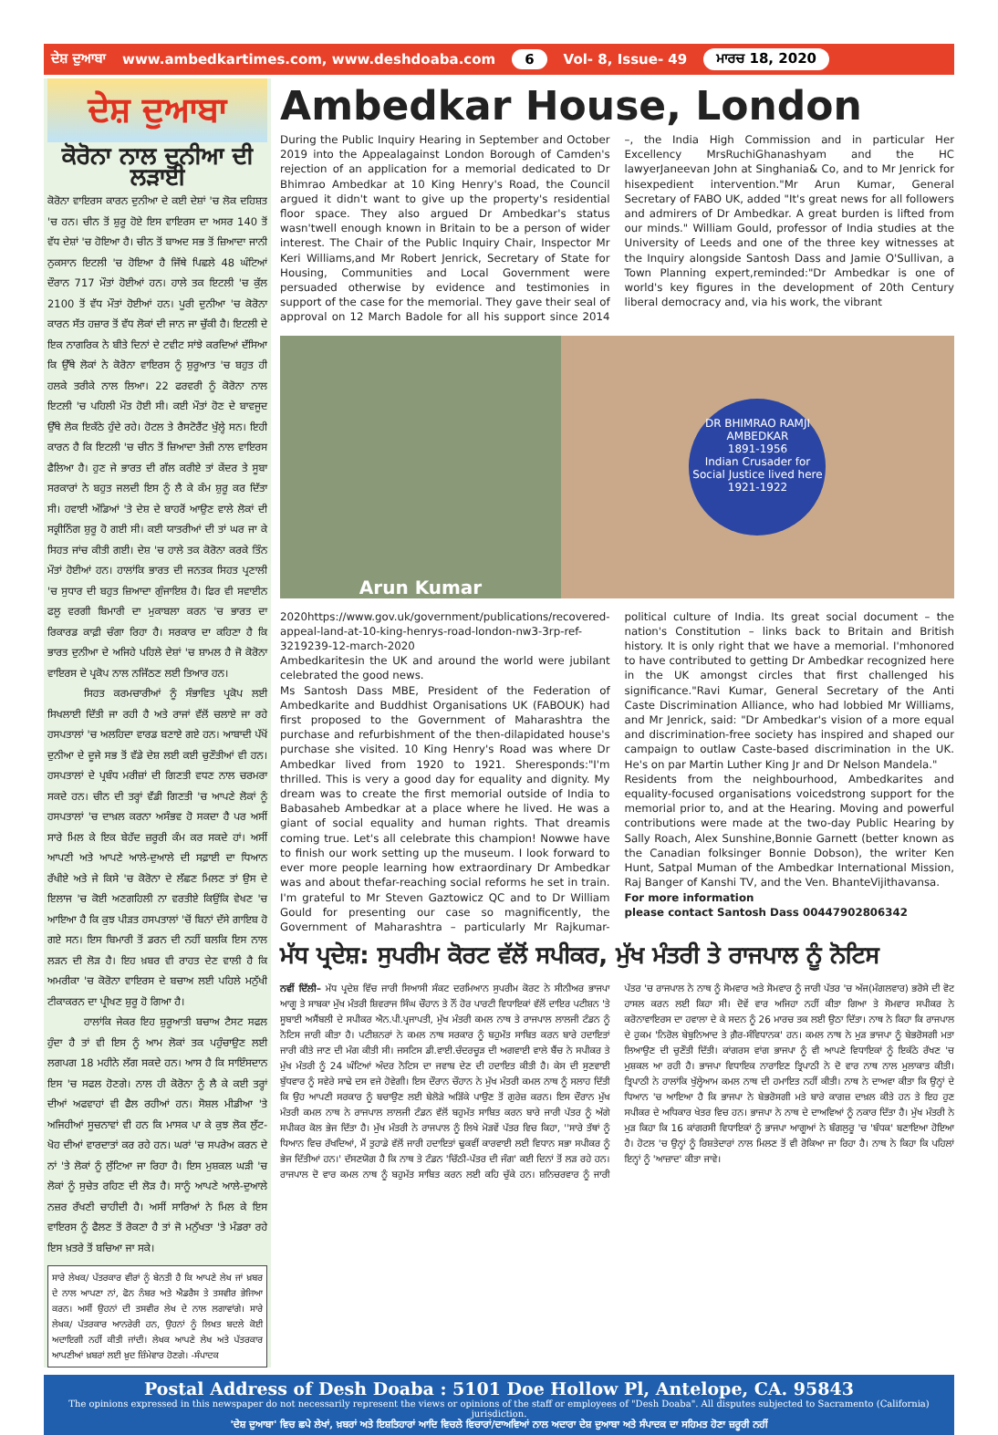ਦੇਸ਼ ਦੁਆਬਾ www.ambedkartimes.com, www.deshdoaba.com 6 Vol- 8, Issue- 49 ਮਾਰਚ 18, 2020
ਦੇਸ਼ ਦੁਆਬਾ
ਕੋਰੋਨਾ ਨਾਲ ਦੁਨੀਆ ਦੀ ਲੜਾਈ
ਕੋਰੋਨਾ ਵਾਇਰਸ ਕਾਰਨ ਦੁਨੀਆ ਦੇ ਕਈ ਦੇਸ਼ਾਂ 'ਚ ਲੋਕ ਦਹਿਸ਼ਤ 'ਚ ਹਨ। ਚੀਨ ਤੋਂ ਸ਼ੁਰੂ ਹੋਏ ਇਸ ਵਾਇਰਸ ਦਾ ਅਸਰ 140 ਤੋਂ ਵੱਧ ਦੇਸ਼ਾਂ 'ਚ ਹੋਇਆ ਹੈ। ਚੀਨ ਤੋਂ ਬਾਅਦ ਸਭ ਤੋਂ ਜ਼ਿਆਦਾ ਜਾਨੀ ਨੁਕਸਾਨ ਇਟਲੀ 'ਚ ਹੋਇਆ ਹੈ ਜਿੱਥੇ ਪਿਛਲੇ 48 ਘੰਟਿਆਂ ਦੌਰਾਨ 717 ਮੌਤਾਂ ਹੋਈਆਂ ਹਨ। ਹਾਲੇ ਤਕ ਇਟਲੀ 'ਚ ਕੁੱਲ 2100 ਤੋਂ ਵੱਧ ਮੌਤਾਂ ਹੋਈਆਂ ਹਨ। ਪੂਰੀ ਦੁਨੀਆ 'ਚ ਕੋਰੋਨਾ ਕਾਰਨ ਸੱਤ ਹਜ਼ਾਰ ਤੋਂ ਵੱਧ ਲੋਕਾਂ ਦੀ ਜਾਨ ਜਾ ਚੁੱਕੀ ਹੈ। ਇਟਲੀ ਦੇ ਇਕ ਨਾਗਰਿਕ ਨੇ ਬੀਤੇ ਦਿਨਾਂ ਦੇ ਟਵੀਟ ਸਾਂਝੇ ਕਰਦਿਆਂ ਦੱਸਿਆ ਕਿ ਉੱਥੇ ਲੋਕਾਂ ਨੇ ਕੋਰੋਨਾ ਵਾਇਰਸ ਨੂੰ ਸ਼ੁਰੂਆਤ 'ਚ ਬਹੁਤ ਹੀ ਹਲਕੇ ਤਰੀਕੇ ਨਾਲ ਲਿਆ। 22 ਫਰਵਰੀ ਨੂੰ ਕੋਰੋਨਾ ਨਾਲ ਇਟਲੀ 'ਚ ਪਹਿਲੀ ਮੌਤ ਹੋਈ ਸੀ। ਕਈ ਮੌਤਾਂ ਹੋਣ ਦੇ ਬਾਵਜੂਦ ਉੱਥੇ ਲੋਕ ਇਕੱਠੇ ਹੁੰਦੇ ਰਹੇ। ਹੋਟਲ ਤੇ ਰੈਸਟੋਰੈਂਟ ਖੁੱਲ੍ਹੇ ਸਨ। ਇਹੀ ਕਾਰਨ ਹੈ ਕਿ ਇਟਲੀ 'ਚ ਚੀਨ ਤੋਂ ਜ਼ਿਆਦਾ ਤੇਜ਼ੀ ਨਾਲ ਵਾਇਰਸ ਫੈਲਿਆ ਹੈ। ਹੁਣ ਜੇ ਭਾਰਤ ਦੀ ਗੱਲ ਕਰੀਏ ਤਾਂ ਕੇਂਦਰ ਤੇ ਸੂਬਾ ਸਰਕਾਰਾਂ ਨੇ ਬਹੁਤ ਜਲਦੀ ਇਸ ਨੂੰ ਲੈ ਕੇ ਕੰਮ ਸ਼ੁਰੂ ਕਰ ਦਿੱਤਾ ਸੀ। ਹਵਾਈ ਅੱਡਿਆਂ 'ਤੇ ਦੇਸ਼ ਦੇ ਬਾਹਰੋਂ ਆਉਣ ਵਾਲੇ ਲੋਕਾਂ ਦੀ ਸਕ੍ਰੀਨਿੰਗ ਸ਼ੁਰੂ ਹੋ ਗਈ ਸੀ। ਕਈ ਯਾਤਰੀਆਂ ਦੀ ਤਾਂ ਘਰ ਜਾ ਕੇ ਸਿਹਤ ਜਾਂਚ ਕੀਤੀ ਗਈ। ਦੇਸ਼ 'ਚ ਹਾਲੇ ਤਕ ਕੋਰੋਨਾ ਕਰਕੇ ਤਿੰਨ ਮੌਤਾਂ ਹੋਈਆਂ ਹਨ। ਹਾਲਾਂਕਿ ਭਾਰਤ ਦੀ ਜਨਤਕ ਸਿਹਤ ਪ੍ਰਣਾਲੀ 'ਚ ਸੁਧਾਰ ਦੀ ਬਹੁਤ ਜ਼ਿਆਦਾ ਗੁੰਜਾਇਸ਼ ਹੈ। ਫਿਰ ਵੀ ਸਵਾਈਨ ਫਲੂ ਵਰਗੀ ਬਿਮਾਰੀ ਦਾ ਮੁਕਾਬਲਾ ਕਰਨ 'ਚ ਭਾਰਤ ਦਾ ਰਿਕਾਰਡ ਕਾਫ਼ੀ ਚੰਗਾ ਰਿਹਾ ਹੈ। ਸਰਕਾਰ ਦਾ ਕਹਿਣਾ ਹੈ ਕਿ ਭਾਰਤ ਦੁਨੀਆ ਦੇ ਅਜਿਹੇ ਪਹਿਲੇ ਦੇਸ਼ਾਂ 'ਚ ਸ਼ਾਮਲ ਹੈ ਜੋ ਕੋਰੋਨਾ ਵਾਇਰਸ ਦੇ ਪ੍ਰਕੋਪ ਨਾਲ ਨਜਿੱਠਣ ਲਈ ਤਿਆਰ ਹਨ।
ਸਿਹਤ ਕਰਮਚਾਰੀਆਂ ਨੂੰ ਸੰਭਾਵਿਤ ਪ੍ਰਕੋਪ ਲਈ ਸਿਖਲਾਈ ਦਿੱਤੀ ਜਾ ਰਹੀ ਹੈ ਅਤੇ ਰਾਜਾਂ ਵੱਲੋਂ ਚਲਾਏ ਜਾ ਰਹੇ ਹਸਪਤਾਲਾਂ 'ਚ ਅਲਹਿਦਾ ਵਾਰਡ ਬਣਾਏ ਗਏ ਹਨ। ਆਬਾਦੀ ਪੱਖੋਂ ਦੁਨੀਆ ਦੇ ਦੂਜੇ ਸਭ ਤੋਂ ਵੱਡੇ ਦੇਸ਼ ਲਈ ਕਈ ਚੁਣੌਤੀਆਂ ਵੀ ਹਨ। ਹਸਪਤਾਲਾਂ ਦੇ ਪ੍ਰਬੰਧ ਮਰੀਜ਼ਾਂ ਦੀ ਗਿਣਤੀ ਵਧਣ ਨਾਲ ਚਰਮਰਾ ਸਕਦੇ ਹਨ। ਚੀਨ ਦੀ ਤਰ੍ਹਾਂ ਵੱਡੀ ਗਿਣਤੀ 'ਚ ਆਪਣੇ ਲੋਕਾਂ ਨੂੰ ਹਸਪਤਾਲਾਂ 'ਚ ਦਾਖ਼ਲ ਕਰਨਾ ਅਸੰਭਵ ਹੋ ਸਕਦਾ ਹੈ ਪਰ ਅਸੀਂ ਸਾਰੇ ਮਿਲ ਕੇ ਇਕ ਬੇਹੱਦ ਜ਼ਰੂਰੀ ਕੰਮ ਕਰ ਸਕਦੇ ਹਾਂ। ਅਸੀਂ ਆਪਣੀ ਅਤੇ ਆਪਣੇ ਆਲੇ-ਦੁਆਲੇ ਦੀ ਸਫ਼ਾਈ ਦਾ ਧਿਆਨ ਰੱਖੀਏ ਅਤੇ ਜੇ ਕਿਸੇ 'ਚ ਕੋਰੋਨਾ ਦੇ ਲੱਛਣ ਮਿਲਣ ਤਾਂ ਉਸ ਦੇ ਇਲਾਜ 'ਚ ਕੋਈ ਅਣਗਹਿਲੀ ਨਾ ਵਰਤੀਏ ਕਿਉਂਕਿ ਵੇਖਣ 'ਚ ਆਇਆ ਹੈ ਕਿ ਕੁਝ ਪੀੜਤ ਹਸਪਤਾਲਾਂ 'ਚੋਂ ਬਿਨਾਂ ਦੱਸੇ ਗਾਇਬ ਹੋ ਗਏ ਸਨ। ਇਸ ਬਿਮਾਰੀ ਤੋਂ ਡਰਨ ਦੀ ਨਹੀਂ ਬਲਕਿ ਇਸ ਨਾਲ ਲੜਨ ਦੀ ਲੋੜ ਹੈ। ਇਹ ਖ਼ਬਰ ਵੀ ਰਾਹਤ ਦੇਣ ਵਾਲੀ ਹੈ ਕਿ ਅਮਰੀਕਾ 'ਚ ਕੋਰੋਨਾ ਵਾਇਰਸ ਦੇ ਬਚਾਅ ਲਈ ਪਹਿਲੇ ਮਨੁੱਖੀ ਟੀਕਾਕਰਨ ਦਾ ਪ੍ਰੀਖਣ ਸ਼ੁਰੂ ਹੋ ਗਿਆ ਹੈ।
ਹਾਲਾਂਕਿ ਜੇਕਰ ਇਹ ਸ਼ੁਰੂਆਤੀ ਬਚਾਅ ਟੈਸਟ ਸਫਲ ਹੁੰਦਾ ਹੈ ਤਾਂ ਵੀ ਇਸ ਨੂੰ ਆਮ ਲੋਕਾਂ ਤਕ ਪਹੁੰਚਾਉਣ ਲਈ ਲਗਪਗ 18 ਮਹੀਨੇ ਲੱਗ ਸਕਦੇ ਹਨ। ਆਸ ਹੈ ਕਿ ਸਾਇੰਸਦਾਨ ਇਸ 'ਚ ਸਫਲ ਹੋਣਗੇ। ਨਾਲ ਹੀ ਕੋਰੋਨਾ ਨੂੰ ਲੈ ਕੇ ਕਈ ਤਰ੍ਹਾਂ ਦੀਆਂ ਅਫਵਾਹਾਂ ਵੀ ਫੈਲ ਰਹੀਆਂ ਹਨ। ਸੋਸ਼ਲ ਮੀਡੀਆ 'ਤੇ ਅਜਿਹੀਆਂ ਸੂਚਨਾਵਾਂ ਵੀ ਹਨ ਕਿ ਮਾਸਕ ਪਾ ਕੇ ਕੁਝ ਲੋਕ ਲੁੱਟ-ਖੋਹ ਦੀਆਂ ਵਾਰਦਾਤਾਂ ਕਰ ਰਹੇ ਹਨ। ਘਰਾਂ 'ਚ ਸਪਰੇਅ ਕਰਨ ਦੇ ਨਾਂ 'ਤੇ ਲੋਕਾਂ ਨੂੰ ਲੁੱਟਿਆ ਜਾ ਰਿਹਾ ਹੈ। ਇਸ ਮੁਸ਼ਕਲ ਘੜੀ 'ਚ ਲੋਕਾਂ ਨੂੰ ਸੁਚੇਤ ਰਹਿਣ ਦੀ ਲੋੜ ਹੈ। ਸਾਨੂੰ ਆਪਣੇ ਆਲੇ-ਦੁਆਲੇ ਨਜ਼ਰ ਰੱਖਣੀ ਚਾਹੀਦੀ ਹੈ। ਅਸੀਂ ਸਾਰਿਆਂ ਨੇ ਮਿਲ ਕੇ ਇਸ ਵਾਇਰਸ ਨੂੰ ਫੈਲਣ ਤੋਂ ਰੋਕਣਾ ਹੈ ਤਾਂ ਜੋ ਮਨੁੱਖਤਾ 'ਤੇ ਮੰਡਰਾ ਰਹੇ ਇਸ ਖ਼ਤਰੇ ਤੋਂ ਬਚਿਆ ਜਾ ਸਕੇ।
ਸਾਰੇ ਲੇਖਕ/ ਪੱਤਰਕਾਰ ਵੀਰਾਂ ਨੂੰ ਬੇਨਤੀ ਹੈ ਕਿ ਆਪਣੇ ਲੇਖ ਜਾਂ ਖ਼ਬਰ ਦੇ ਨਾਲ ਆਪਣਾ ਨਾਂ, ਫੋਨ ਨੰਬਰ ਅਤੇ ਐਡਰੈਸ ਤੇ ਤਸਵੀਰ ਭੇਜਿਆ ਕਰਨ। ਅਸੀਂ ਉਹਨਾਂ ਦੀ ਤਸਵੀਰ ਲੇਖ ਦੇ ਨਾਲ ਲਗਾਵਾਂਗੇ। ਸਾਰੇ ਲੇਖਕ/ ਪੱਤਰਕਾਰ ਆਨਰੇਰੀ ਹਨ, ਉਹਨਾਂ ਨੂੰ ਲਿਖਤ ਬਦਲੇ ਕੋਈ ਅਦਾਇਗੀ ਨਹੀਂ ਕੀਤੀ ਜਾਂਦੀ। ਲੇਖਕ ਆਪਣੇ ਲੇਖ ਅਤੇ ਪੱਤਰਕਾਰ ਆਪਣੀਆਂ ਖ਼ਬਰਾਂ ਲਈ ਖ਼ੁਦ ਜ਼ਿੰਮੇਵਾਰ ਹੋਣਗੇ। -ਸੰਪਾਦਕ
Ambedkar House, London
During the Public Inquiry Hearing in September and October 2019 into the Appealagainst London Borough of Camden's rejection of an application for a memorial dedicated to Dr Bhimrao Ambedkar at 10 King Henry's Road, the Council argued it didn't want to give up the property's residential floor space. They also argued Dr Ambedkar's status wasn'twell enough known in Britain to be a person of wider interest. The Chair of the Public Inquiry Chair, Inspector Mr Keri Williams,and Mr Robert Jenrick, Secretary of State for Housing, Communities and Local Government were persuaded otherwise by evidence and testimonies in support of the case for the memorial. They gave their seal of approval on 12 March Badole for all his support since 2014 –, the India High Commission and in particular Her Excellency MrsRuchiGhanashyam and the HC lawyerJaneevan John at Singhania& Co, and to Mr Jenrick for hisexpedient intervention."Mr Arun Kumar, General Secretary of FABO UK, added "It's great news for all followers and admirers of Dr Ambedkar. A great burden is lifted from our minds." William Gould, professor of India studies at the University of Leeds and one of the three key witnesses at the Inquiry alongside Santosh Dass and Jamie O'Sullivan, a Town Planning expert,reminded:"Dr Ambedkar is one of world's key figures in the development of 20th Century liberal democracy and, via his work, the vibrant
Arun Kumar
DR BHIMRAO RAMJI AMBEDKAR
1891-1956
Indian Crusader for Social Justice lived here
1921-1922
2020https://www.gov.uk/government/publications/recovered-appeal-land-at-10-king-henrys-road-london-nw3-3rp-ref-3219239-12-march-2020
Ambedkaritesin the UK and around the world were jubilant celebrated the good news.
Ms Santosh Dass MBE, President of the Federation of Ambedkarite and Buddhist Organisations UK (FABOUK) had first proposed to the Government of Maharashtra the purchase and refurbishment of the then-dilapidated house's purchase she visited. 10 King Henry's Road was where Dr Ambedkar lived from 1920 to 1921. Sheresponds:"I'm thrilled. This is very a good day for equality and dignity. My dream was to create the first memorial outside of India to Babasaheb Ambedkar at a place where he lived. He was a giant of social equality and human rights. That dreamis coming true. Let's all celebrate this champion! Nowwe have to finish our work setting up the museum. I look forward to ever more people learning how extraordinary Dr Ambedkar was and about thefar-reaching social reforms he set in train. I'm grateful to Mr Steven Gaztowicz QC and to Dr William Gould for presenting our case so magnificently, the Government of Maharashtra – particularly Mr Rajkumar- political culture of India. Its great social document – the nation's Constitution – links back to Britain and British history. It is only right that we have a memorial. I'mhonored to have contributed to getting Dr Ambedkar recognized here in the UK amongst circles that first challenged his significance."Ravi Kumar, General Secretary of the Anti Caste Discrimination Alliance, who had lobbied Mr Williams, and Mr Jenrick, said: "Dr Ambedkar's vision of a more equal and discrimination-free society has inspired and shaped our campaign to outlaw Caste-based discrimination in the UK. He's on par Martin Luther King Jr and Dr Nelson Mandela."
Residents from the neighbourhood, Ambedkarites and equality-focused organisations voicedstrong support for the memorial prior to, and at the Hearing. Moving and powerful contributions were made at the two-day Public Hearing by Sally Roach, Alex Sunshine,Bonnie Garnett (better known as the Canadian folksinger Bonnie Dobson), the writer Ken Hunt, Satpal Muman of the Ambedkar International Mission, Raj Banger of Kanshi TV, and the Ven. BhanteVijithavansa.
For more information
please contact Santosh Dass 00447902806342
ਮੱਧ ਪ੍ਰਦੇਸ਼: ਸੁਪਰੀਮ ਕੋਰਟ ਵੱਲੋਂ ਸਪੀਕਰ, ਮੁੱਖ ਮੰਤਰੀ ਤੇ ਰਾਜਪਾਲ ਨੂੰ ਨੋਟਿਸ
ਨਵੀਂ ਦਿੱਲੀ– ਮੱਧ ਪ੍ਰਦੇਸ਼ ਵਿੱਚ ਜਾਰੀ ਸਿਆਸੀ ਸੰਕਟ ਦਰਮਿਆਨ ਸੁਪਰੀਮ ਕੋਰਟ ਨੇ ਸੀਨੀਅਰ ਭਾਜਪਾ ਆਗੂ ਤੇ ਸਾਬਕਾ ਮੁੱਖ ਮੰਤਰੀ ਸ਼ਿਵਰਾਜ ਸਿੰਘ ਚੌਹਾਨ ਤੇ ਨੌਂ ਹੋਰ ਪਾਰਟੀ ਵਿਧਾਇਕਾਂ ਵੱਲੋਂ ਦਾਇਰ ਪਟੀਸ਼ਨ 'ਤੇ ਸੂਬਾਈ ਅਸੈਂਬਲੀ ਦੇ ਸਪੀਕਰ ਐਨ.ਪੀ.ਪ੍ਰਜਾਪਤੀ, ਮੁੱਖ ਮੰਤਰੀ ਕਮਲ ਨਾਥ ਤੇ ਰਾਜਪਾਲ ਲਾਲਜੀ ਟੰਡਨ ਨੂੰ ਨੋਟਿਸ ਜਾਰੀ ਕੀਤਾ ਹੈ। ਪਟੀਸ਼ਨਰਾਂ ਨੇ ਕਮਲ ਨਾਥ ਸਰਕਾਰ ਨੂੰ ਬਹੁਮੱਤ ਸਾਬਿਤ ਕਰਨ ਬਾਰੇ ਹਦਾਇਤਾਂ ਜਾਰੀ ਕੀਤੇ ਜਾਣ ਦੀ ਮੰਗ ਕੀਤੀ ਸੀ। ਜਸਟਿਸ ਡੀ.ਵਾਈ.ਚੰਦਰਚੂੜ ਦੀ ਅਗਵਾਈ ਵਾਲੇ ਬੈਂਚ ਨੇ ਸਪੀਕਰ ਤੇ ਮੁੱਖ ਮੰਤਰੀ ਨੂੰ 24 ਘੰਟਿਆਂ ਅੰਦਰ ਨੋਟਿਸ ਦਾ ਜਵਾਬ ਦੇਣ ਦੀ ਹਦਾਇਤ ਕੀਤੀ ਹੈ। ਕੇਸ ਦੀ ਸੁਣਵਾਈ ਬੁੱਧਵਾਰ ਨੂੰ ਸਵੇਰੇ ਸਾਢੇ ਦਸ ਵਜੇ ਹੋਵੇਗੀ। ਇਸ ਦੌਰਾਨ ਚੌਹਾਨ ਨੇ ਮੁੱਖ ਮੰਤਰੀ ਕਮਲ ਨਾਥ ਨੂੰ ਸਲਾਹ ਦਿੱਤੀ ਕਿ ਉਹ ਆਪਣੀ ਸਰਕਾਰ ਨੂੰ ਬਚਾਉਣ ਲਈ ਬੇਲੋੜੇ ਅੜਿੱਕੇ ਪਾਉਣ ਤੋਂ ਗੁਰੇਜ਼ ਕਰਨ। ਇਸ ਦੌਰਾਨ ਮੁੱਖ ਮੰਤਰੀ ਕਮਲ ਨਾਥ ਨੇ ਰਾਜਪਾਲ ਲਾਲਜੀ ਟੰਡਨ ਵੱਲੋਂ ਬਹੁਮੱਤ ਸਾਬਿਤ ਕਰਨ ਬਾਰੇ ਜਾਰੀ ਪੱਤਰ ਨੂੰ ਅੱਗੇ ਸਪੀਕਰ ਕੋਲ ਭੇਜ ਦਿੱਤਾ ਹੈ। ਮੁੱਖ ਮੰਤਰੀ ਨੇ ਰਾਜਪਾਲ ਨੂੰ ਲਿਖੇ ਮੋੜਵੇਂ ਪੱਤਰ ਵਿਚ ਕਿਹਾ, ''ਸਾਰੇ ਤੱਥਾਂ ਨੂੰ ਧਿਆਨ ਵਿਚ ਰੱਖਦਿਆਂ, ਮੈਂ ਤੁਹਾਡੇ ਵੱਲੋਂ ਜਾਰੀ ਹਦਾਇਤਾਂ ਢੁਕਵੀਂ ਕਾਰਵਾਈ ਲਈ ਵਿਧਾਨ ਸਭਾ ਸਪੀਕਰ ਨੂੰ ਭੇਜ ਦਿੱਤੀਆਂ ਹਨ।' ਦੱਸਣਯੋਗ ਹੈ ਕਿ ਨਾਥ ਤੇ ਟੰਡਨ 'ਚਿੱਠੀ-ਪੱਤਰ ਦੀ ਜੰਗ' ਕਈ ਦਿਨਾਂ ਤੋਂ ਲੜ ਰਹੇ ਹਨ। ਰਾਜਪਾਲ ਦੋ ਵਾਰ ਕਮਲ ਨਾਥ ਨੂੰ ਬਹੁਮੱਤ ਸਾਬਿਤ ਕਰਨ ਲਈ ਕਹਿ ਚੁੱਕੇ ਹਨ। ਸ਼ਨਿਚਰਵਾਰ ਨੂੰ ਜਾਰੀ ਪੱਤਰ 'ਚ ਰਾਜਪਾਲ ਨੇ ਨਾਥ ਨੂੰ ਸੋਮਵਾਰ ਅਤੇ ਸੋਮਵਾਰ ਨੂੰ ਜਾਰੀ ਪੱਤਰ 'ਚ ਅੱਜ(ਮੰਗਲਵਾਰ) ਭਰੋਸੇ ਦੀ ਵੋਟ ਹਾਸਲ ਕਰਨ ਲਈ ਕਿਹਾ ਸੀ। ਦੋਵੇਂ ਵਾਰ ਅਜਿਹਾ ਨਹੀਂ ਕੀਤਾ ਗਿਆ ਤੇ ਸੋਮਵਾਰ ਸਪੀਕਰ ਨੇ ਕਰੋਨਾਵਾਇਰਸ ਦਾ ਹਵਾਲਾ ਦੇ ਕੇ ਸਦਨ ਨੂੰ 26 ਮਾਰਚ ਤਕ ਲਈ ਉਠਾ ਦਿੱਤਾ। ਨਾਥ ਨੇ ਕਿਹਾ ਕਿ ਰਾਜਪਾਲ ਦੇ ਹੁਕਮ 'ਨਿਰੋਲ ਬੇਬੁਨਿਆਦ ਤੇ ਗ਼ੈਰ-ਸੰਵਿਧਾਨਕ' ਹਨ। ਕਮਲ ਨਾਥ ਨੇ ਮੁੜ ਭਾਜਪਾ ਨੂੰ ਬੇਭਰੋਸਗੀ ਮਤਾ ਲਿਆਉਣ ਦੀ ਚੁਣੌਤੀ ਦਿੱਤੀ। ਕਾਂਗਰਸ ਵਾਂਗ ਭਾਜਪਾ ਨੂੰ ਵੀ ਆਪਣੇ ਵਿਧਾਇਕਾਂ ਨੂੰ ਇਕੱਠੇ ਰੱਖਣ 'ਚ ਮੁਸ਼ਕਲ ਆ ਰਹੀ ਹੈ। ਭਾਜਪਾ ਵਿਧਾਇਕ ਨਾਰਾਇਣ ਤ੍ਰਿਪਾਠੀ ਨੇ ਦੋ ਵਾਰ ਨਾਥ ਨਾਲ ਮੁਲਾਕਾਤ ਕੀਤੀ। ਤ੍ਰਿਪਾਠੀ ਨੇ ਹਾਲਾਂਕਿ ਖੁੱਲ੍ਹੇਆਮ ਕਮਲ ਨਾਥ ਦੀ ਹਮਾਇਤ ਨਹੀਂ ਕੀਤੀ। ਨਾਥ ਨੇ ਦਾਅਵਾ ਕੀਤਾ ਕਿ ਉਨ੍ਹਾਂ ਦੇ ਧਿਆਨ 'ਚ ਆਇਆ ਹੈ ਕਿ ਭਾਜਪਾ ਨੇ ਬੇਭਰੋਸਗੀ ਮਤੇ ਬਾਰੇ ਕਾਗਜ਼ ਦਾਖ਼ਲ ਕੀਤੇ ਹਨ ਤੇ ਇਹ ਹੁਣ ਸਪੀਕਰ ਦੇ ਅਧਿਕਾਰ ਖੇਤਰ ਵਿਚ ਹਨ। ਭਾਜਪਾ ਨੇ ਨਾਥ ਦੇ ਦਾਅਵਿਆਂ ਨੂੰ ਨਕਾਰ ਦਿੱਤਾ ਹੈ। ਮੁੱਖ ਮੰਤਰੀ ਨੇ ਮੁੜ ਕਿਹਾ ਕਿ 16 ਕਾਂਗਰਸੀ ਵਿਧਾਇਕਾਂ ਨੂੰ ਭਾਜਪਾ ਆਗੂਆਂ ਨੇ ਬੰਗਲੁਰੂ 'ਚ 'ਬੰਧਕ' ਬਣਾਇਆ ਹੋਇਆ ਹੈ। ਹੋਟਲ 'ਚ ਉਨ੍ਹਾਂ ਨੂੰ ਰਿਸ਼ਤੇਦਾਰਾਂ ਨਾਲ ਮਿਲਣ ਤੋਂ ਵੀ ਰੋਕਿਆ ਜਾ ਰਿਹਾ ਹੈ। ਨਾਥ ਨੇ ਕਿਹਾ ਕਿ ਪਹਿਲਾਂ ਇਨ੍ਹਾਂ ਨੂੰ 'ਆਜ਼ਾਦ' ਕੀਤਾ ਜਾਵੇ।
Postal Address of Desh Doaba : 5101 Doe Hollow Pl, Antelope, CA. 95843
The opinions expressed in this newspaper do not necessarily represent the views or opinions of the staff or employees of "Desh Doaba". All disputes subjected to Sacramento (California) jurisdiction.
'ਦੇਸ਼ ਦੁਆਬਾ' ਵਿਚ ਛਪੇ ਲੇਖਾਂ, ਖ਼ਬਰਾਂ ਅਤੇ ਇਸ਼ਤਿਹਾਰਾਂ ਆਦਿ ਵਿਚਲੇ ਵਿਚਾਰਾਂ/ਦਾਅਵਿਆਂ ਨਾਲ ਅਦਾਰਾ ਦੇਸ਼ ਦੁਆਬਾ ਅਤੇ ਸੰਪਾਦਕ ਦਾ ਸਹਿਮਤ ਹੋਣਾ ਜ਼ਰੂਰੀ ਨਹੀਂ